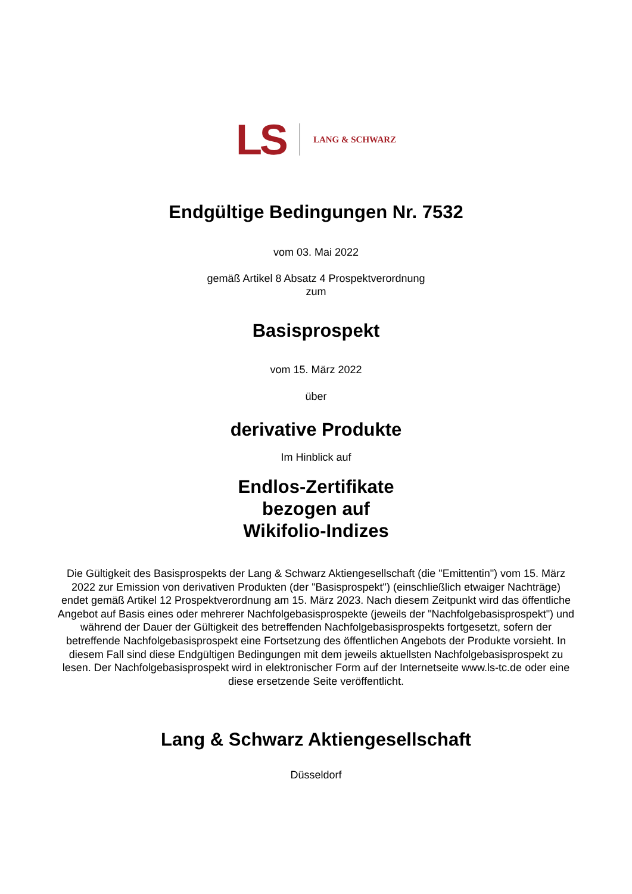LS LANG & SCHWARZ
Endgültige Bedingungen Nr. 7532
vom 03. Mai 2022
gemäß Artikel 8 Absatz 4 Prospektverordnung
zum
Basisprospekt
vom 15. März 2022
über
derivative Produkte
Im Hinblick auf
Endlos-Zertifikate
bezogen auf
Wikifolio-Indizes
Die Gültigkeit des Basisprospekts der Lang & Schwarz Aktiengesellschaft (die "Emittentin") vom 15. März 2022 zur Emission von derivativen Produkten (der "Basisprospekt") (einschließlich etwaiger Nachträge) endet gemäß Artikel 12 Prospektverordnung am 15. März 2023. Nach diesem Zeitpunkt wird das öffentliche Angebot auf Basis eines oder mehrerer Nachfolgebasisprospekte (jeweils der "Nachfolgebasisprospekt") und während der Dauer der Gültigkeit des betreffenden Nachfolgebasisprospekts fortgesetzt, sofern der betreffende Nachfolgebasisprospekt eine Fortsetzung des öffentlichen Angebots der Produkte vorsieht. In diesem Fall sind diese Endgültigen Bedingungen mit dem jeweils aktuellsten Nachfolgebasisprospekt zu lesen. Der Nachfolgebasisprospekt wird in elektronischer Form auf der Internetseite www.ls-tc.de oder eine diese ersetzende Seite veröffentlicht.
Lang & Schwarz Aktiengesellschaft
Düsseldorf